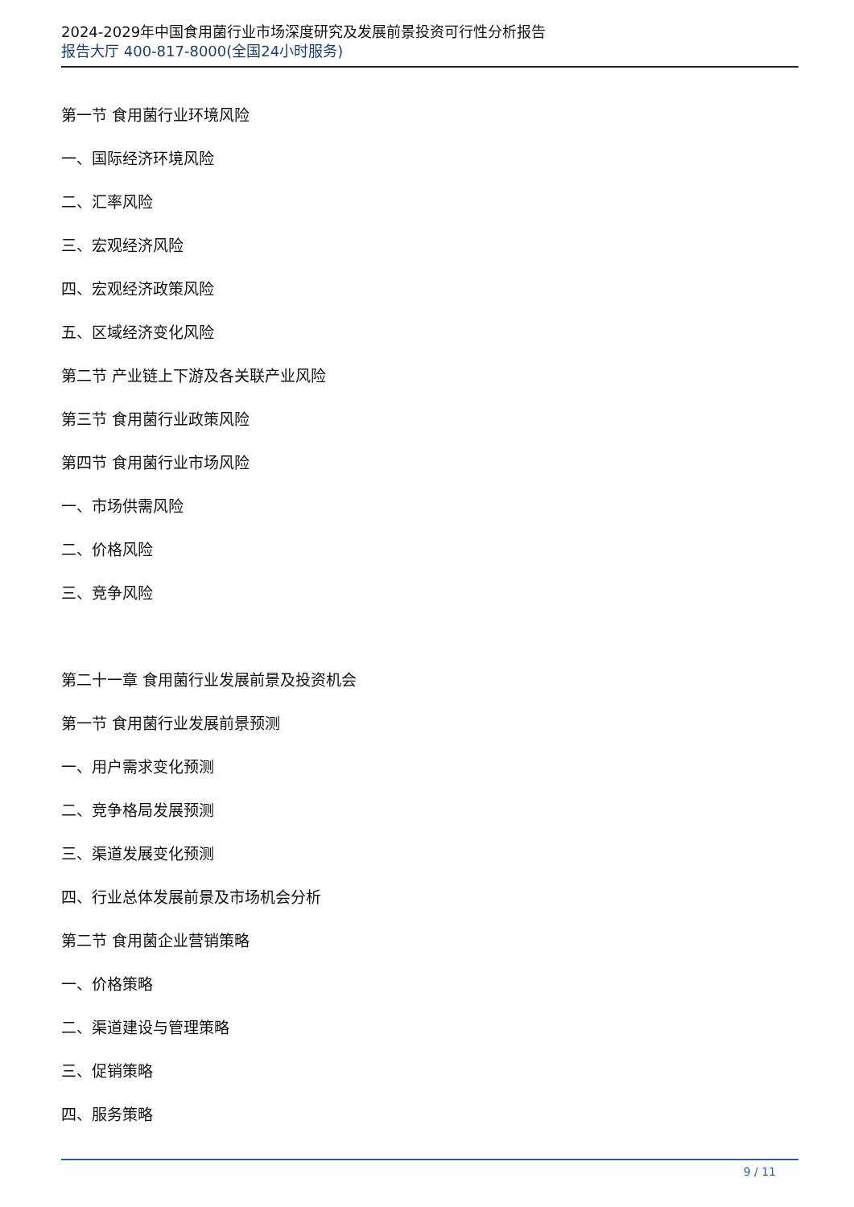2024-2029年中国食用菌行业市场深度研究及发展前景投资可行性分析报告
报告大厅 400-817-8000(全国24小时服务)
第一节 食用菌行业环境风险
一、国际经济环境风险
二、汇率风险
三、宏观经济风险
四、宏观经济政策风险
五、区域经济变化风险
第二节 产业链上下游及各关联产业风险
第三节 食用菌行业政策风险
第四节 食用菌行业市场风险
一、市场供需风险
二、价格风险
三、竞争风险
第二十一章 食用菌行业发展前景及投资机会
第一节 食用菌行业发展前景预测
一、用户需求变化预测
二、竞争格局发展预测
三、渠道发展变化预测
四、行业总体发展前景及市场机会分析
第二节 食用菌企业营销策略
一、价格策略
二、渠道建设与管理策略
三、促销策略
四、服务策略
9 / 11